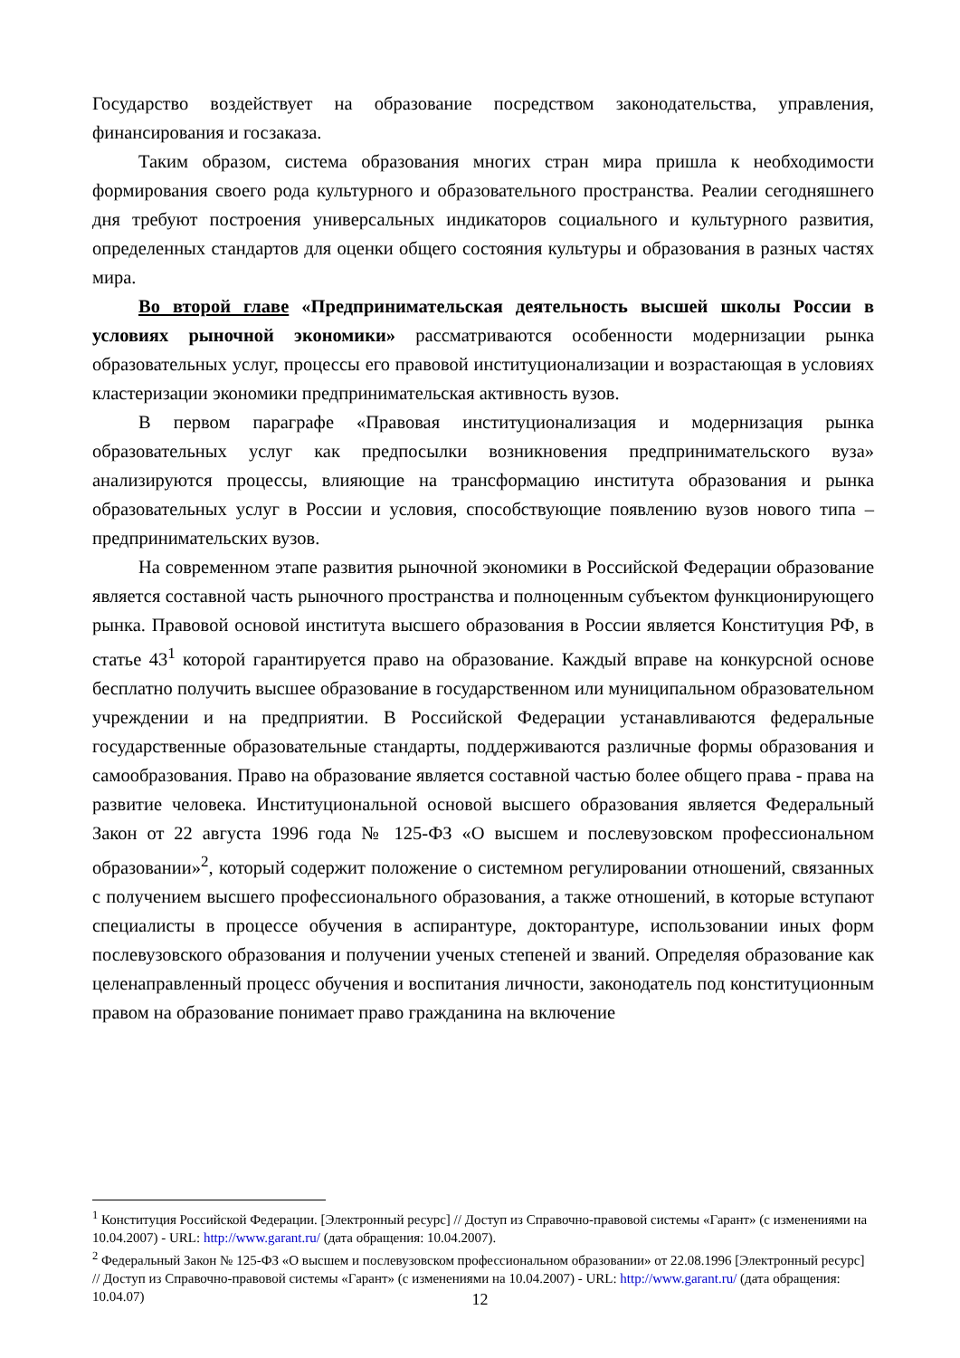Государство воздействует на образование посредством законодательства, управления, финансирования и госзаказа.
Таким образом, система образования многих стран мира пришла к необходимости формирования своего рода культурного и образовательного пространства. Реалии сегодняшнего дня требуют построения универсальных индикаторов социального и культурного развития, определенных стандартов для оценки общего состояния культуры и образования в разных частях мира.
Во второй главе «Предпринимательская деятельность высшей школы России в условиях рыночной экономики» рассматриваются особенности модернизации рынка образовательных услуг, процессы его правовой институционализации и возрастающая в условиях кластеризации экономики предпринимательская активность вузов.
В первом параграфе «Правовая институционализация и модернизация рынка образовательных услуг как предпосылки возникновения предпринимательского вуза» анализируются процессы, влияющие на трансформацию института образования и рынка образовательных услуг в России и условия, способствующие появлению вузов нового типа – предпринимательских вузов.
На современном этапе развития рыночной экономики в Российской Федерации образование является составной часть рыночного пространства и полноценным субъектом функционирующего рынка. Правовой основой института высшего образования в России является Конституция РФ, в статье 43<sup>1</sup> которой гарантируется право на образование. Каждый вправе на конкурсной основе бесплатно получить высшее образование в государственном или муниципальном образовательном учреждении и на предприятии. В Российской Федерации устанавливаются федеральные государственные образовательные стандарты, поддерживаются различные формы образования и самообразования. Право на образование является составной частью более общего права - права на развитие человека. Институциональной основой высшего образования является Федеральный Закон от 22 августа 1996 года № 125-ФЗ «О высшем и послевузовском профессиональном образовании»<sup>2</sup>, который содержит положение о системном регулировании отношений, связанных с получением высшего профессионального образования, а также отношений, в которые вступают специалисты в процессе обучения в аспирантуре, докторантуре, использовании иных форм послевузовского образования и получении ученых степеней и званий. Определяя образование как целенаправленный процесс обучения и воспитания личности, законодатель под конституционным правом на образование понимает право гражданина на включение
<sup>1</sup> Конституция Российской Федерации. [Электронный ресурс] // Доступ из Справочно-правовой системы «Гарант» (с изменениями на 10.04.2007) - URL: http://www.garant.ru/ (дата обращения: 10.04.2007).
<sup>2</sup> Федеральный Закон № 125-ФЗ «О высшем и послевузовском профессиональном образовании» от 22.08.1996 [Электронный ресурс] // Доступ из Справочно-правовой системы «Гарант» (с изменениями на 10.04.2007) - URL: http://www.garant.ru/ (дата обращения: 10.04.07)
12